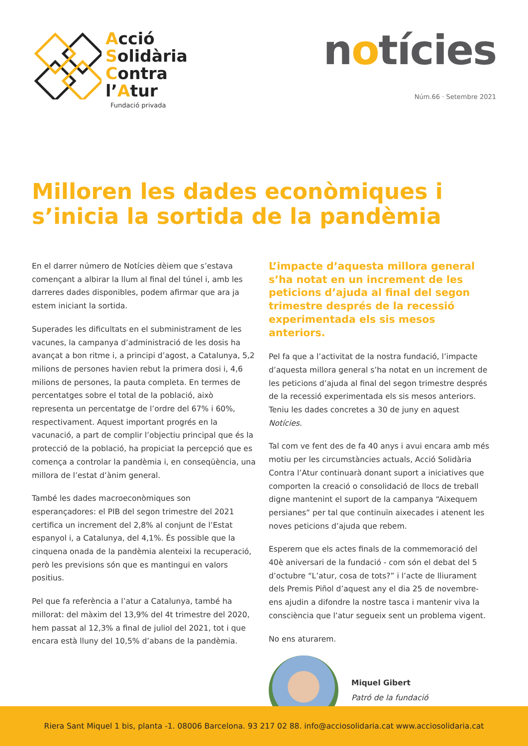Acció
Solidària
Contra
l’Atur
Fundació privada
notícies
Núm.66 · Setembre 2021
Milloren les dades econòmiques i s’inicia la sortida de la pandèmia
En el darrer número de Notícies dèiem que s’estava començant a albirar la llum al final del túnel i, amb les darreres dades disponibles, podem afirmar que ara ja estem iniciant la sortida.
Superades les dificultats en el subministrament de les vacunes, la campanya d’administració de les dosis ha avançat a bon ritme i, a principi d’agost, a Catalunya, 5,2 milions de persones havien rebut la primera dosi i, 4,6 milions de persones, la pauta completa. En termes de percentatges sobre el total de la població, això representa un percentatge de l’ordre del 67% i 60%, respectivament. Aquest important progrés en la vacunació, a part de complir l’objectiu principal que és la protecció de la població, ha propiciat la percepció que es comença a controlar la pandèmia i, en conseqüència, una millora de l’estat d’ànim general.
També les dades macroeconòmiques son esperançadores: el PIB del segon trimestre del 2021 certifica un increment del 2,8% al conjunt de l’Estat espanyol i, a Catalunya, del 4,1%. És possible que la cinquena onada de la pandèmia alenteixi la recuperació, però les previsions són que es mantingui en valors positius.
Pel que fa referència a l’atur a Catalunya, també ha millorat: del màxim del 13,9% del 4t trimestre del 2020, hem passat al 12,3% a final de juliol del 2021, tot i que encara està lluny del 10,5% d’abans de la pandèmia.
L’impacte d’aquesta millora general s’ha notat en un increment de les peticions d’ajuda al final del segon trimestre després de la recessió experimentada els sis mesos anteriors.
Pel fa que a l’activitat de la nostra fundació, l’impacte d’aquesta millora general s’ha notat en un increment de les peticions d’ajuda al final del segon trimestre després de la recessió experimentada els sis mesos anteriors. Teniu les dades concretes a 30 de juny en aquest Notícies.
Tal com ve fent des de fa 40 anys i avui encara amb més motiu per les circumstàncies actuals, Acció Solidària Contra l’Atur continuarà donant suport a iniciatives que comporten la creació o consolidació de llocs de treball digne mantenint el suport de la campanya “Aixequem persianes” per tal que continuïn aixecades i atenent les noves peticions d’ajuda que rebem.
Esperem que els actes finals de la commemoració del 40è aniversari de la fundació - com són el debat del 5 d’octubre “L’atur, cosa de tots?” i l’acte de lliurament dels Premis Piñol d’aquest any el dia 25 de novembre- ens ajudin a difondre la nostre tasca i mantenir viva la consciència que l’atur segueix sent un problema vigent.
No ens aturarem.
Miquel Gibert
Patró de la fundació
Riera Sant Miquel 1 bis, planta -1. 08006 Barcelona. 93 217 02 88. info@acciosolidaria.cat www.acciosolidaria.cat